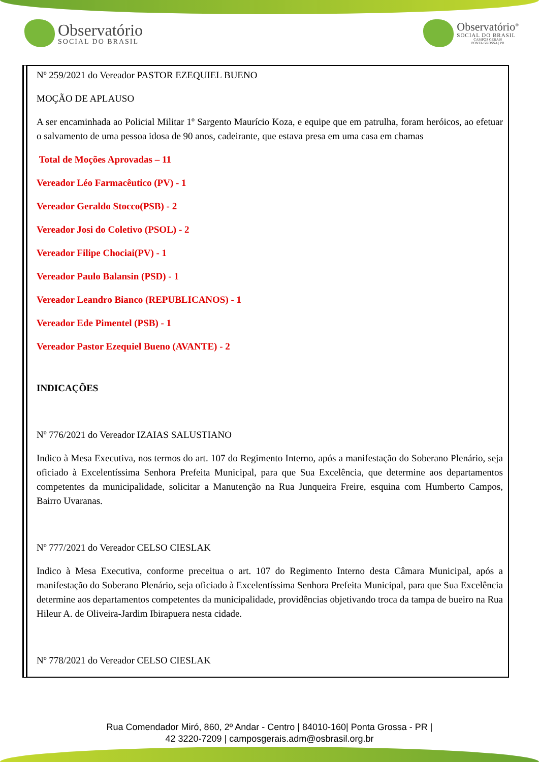Observatório
SOCIAL DO BRASIL
Observatório<sup>®</sup>
SOCIAL DO BRASIL
CAMPOS GERAIS
PONTA GROSSA | PR
Nº 259/2021 do Vereador PASTOR EZEQUIEL BUENO
MOÇÃO DE APLAUSO
A ser encaminhada ao Policial Militar 1º Sargento Maurício Koza, e equipe que em patrulha, foram heróicos, ao efetuar o salvamento de uma pessoa idosa de 90 anos, cadeirante, que estava presa em uma casa em chamas
Total de Moções Aprovadas – 11
Vereador Léo Farmacêutico (PV) - 1
Vereador Geraldo Stocco(PSB) - 2
Vereador Josi do Coletivo (PSOL) - 2
Vereador Filipe Chociai(PV) - 1
Vereador Paulo Balansin (PSD) - 1
Vereador Leandro Bianco (REPUBLICANOS) - 1
Vereador Ede Pimentel (PSB) - 1
Vereador Pastor Ezequiel Bueno (AVANTE) - 2
INDICAÇÕES
Nº 776/2021 do Vereador IZAIAS SALUSTIANO
Indico à Mesa Executiva, nos termos do art. 107 do Regimento Interno, após a manifestação do Soberano Plenário, seja oficiado à Excelentíssima Senhora Prefeita Municipal, para que Sua Excelência, que determine aos departamentos competentes da municipalidade, solicitar a Manutenção na Rua Junqueira Freire, esquina com Humberto Campos, Bairro Uvaranas.
Nº 777/2021 do Vereador CELSO CIESLAK
Indico à Mesa Executiva, conforme preceitua o art. 107 do Regimento Interno desta Câmara Municipal, após a manifestação do Soberano Plenário, seja oficiado à Excelentíssima Senhora Prefeita Municipal, para que Sua Excelência determine aos departamentos competentes da municipalidade, providências objetivando troca da tampa de bueiro na Rua Hileur A. de Oliveira-Jardim Ibirapuera nesta cidade.
Nº 778/2021 do Vereador CELSO CIESLAK
Rua Comendador Miró, 860, 2º Andar - Centro | 84010-160| Ponta Grossa - PR |
42 3220-7209 | camposgerais.adm@osbrasil.org.br